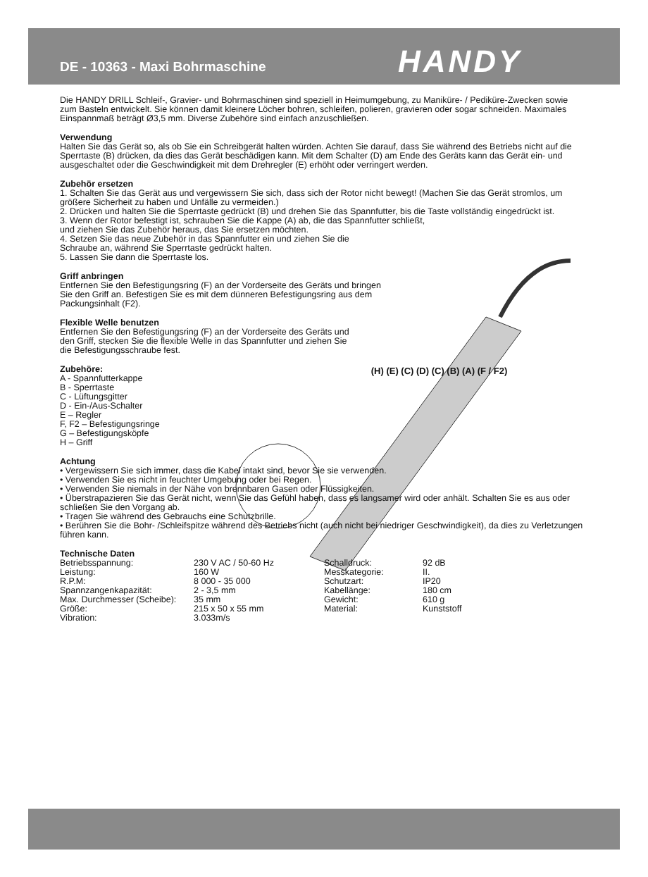DE - 10363 - Maxi Bohrmaschine HANDY
Die HANDY DRILL Schleif-, Gravier- und Bohrmaschinen sind speziell in Heimumgebung, zu Maniküre- / Pediküre-Zwecken sowie zum Basteln entwickelt. Sie können damit kleinere Löcher bohren, schleifen, polieren, gravieren oder sogar schneiden. Maximales Einspannmaß beträgt Ø3,5 mm. Diverse Zubehöre sind einfach anzuschließen.
Verwendung
Halten Sie das Gerät so, als ob Sie ein Schreibgerät halten würden. Achten Sie darauf, dass Sie während des Betriebs nicht auf die Sperrtaste (B) drücken, da dies das Gerät beschädigen kann. Mit dem Schalter (D) am Ende des Geräts kann das Gerät ein- und ausgeschaltet oder die Geschwindigkeit mit dem Drehregler (E) erhöht oder verringert werden.
Zubehör ersetzen
1. Schalten Sie das Gerät aus und vergewissern Sie sich, dass sich der Rotor nicht bewegt! (Machen Sie das Gerät stromlos, um größere Sicherheit zu haben und Unfälle zu vermeiden.)
2. Drücken und halten Sie die Sperrtaste gedrückt (B) und drehen Sie das Spannfutter, bis die Taste vollständig eingedrückt ist.
3. Wenn der Rotor befestigt ist, schrauben Sie die Kappe (A) ab, die das Spannfutter schließt,
und ziehen Sie das Zubehör heraus, das Sie ersetzen möchten.
4. Setzen Sie das neue Zubehör in das Spannfutter ein und ziehen Sie die
Schraube an, während Sie Sperrtaste gedrückt halten.
5. Lassen Sie dann die Sperrtaste los.
Griff anbringen
Entfernen Sie den Befestigungsring (F) an der Vorderseite des Geräts und bringen Sie den Griff an. Befestigen Sie es mit dem dünneren Befestigungsring aus dem Packungsinhalt (F2).
Flexible Welle benutzen
Entfernen Sie den Befestigungsring (F) an der Vorderseite des Geräts und den Griff, stecken Sie die flexible Welle in das Spannfutter und ziehen Sie die Befestigungsschraube fest.
Zubehöre:
A - Spannfutterkappe
B - Sperrtaste
C - Lüftungsgitter
D - Ein-/Aus-Schalter
E – Regler
F, F2 – Befestigungsringe
G – Befestigungsköpfe
H – Griff
(H) (E) (C) (D) (C) (B) (A) (F / F2)
Achtung
• Vergewissern Sie sich immer, dass die Kabel intakt sind, bevor Sie sie verwenden.
• Verwenden Sie es nicht in feuchter Umgebung oder bei Regen.
• Verwenden Sie niemals in der Nähe von brennbaren Gasen oder Flüssigkeiten.
• Überstrapazieren Sie das Gerät nicht, wenn Sie das Gefühl haben, dass es langsamer wird oder anhält. Schalten Sie es aus oder schließen Sie den Vorgang ab.
• Tragen Sie während des Gebrauchs eine Schutzbrille.
• Berühren Sie die Bohr- /Schleifspitze während des Betriebs nicht (auch nicht bei niedriger Geschwindigkeit), da dies zu Verletzungen führen kann.
Technische Daten
| Betriebsspannung: | 230 V AC / 50-60 Hz | Schalldruck: | 92 dB |
| Leistung: | 160 W | Messkategorie: | II. |
| R.P.M: | 8 000 - 35 000 | Schutzart: | IP20 |
| Spannzangenkapazität: | 2 - 3,5 mm | Kabellänge: | 180 cm |
| Max. Durchmesser (Scheibe): | 35 mm | Gewicht: | 610 g |
| Größe: | 215 x 50 x 55 mm | Material: | Kunststoff |
| Vibration: | 3.033m/s | | |